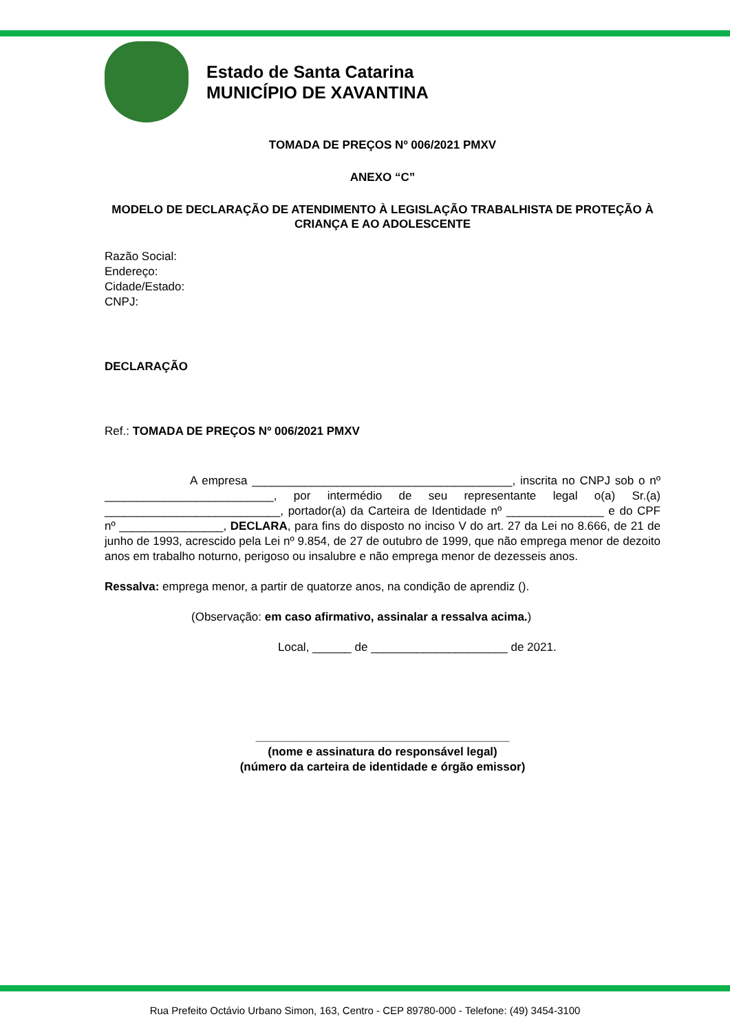Estado de Santa Catarina
MUNICÍPIO DE XAVANTINA
TOMADA DE PREÇOS Nº 006/2021 PMXV
ANEXO “C”
MODELO DE DECLARAÇÃO DE ATENDIMENTO À LEGISLAÇÃO TRABALHISTA DE PROTEÇÃO À CRIANÇA E AO ADOLESCENTE
Razão Social:
Endereço:
Cidade/Estado:
CNPJ:
DECLARAÇÃO
Ref.: TOMADA DE PREÇOS Nº 006/2021 PMXV
A empresa ________________________________________, inscrita no CNPJ sob o nº __________________________, por intermédio de seu representante legal o(a) Sr.(a) ___________________________, portador(a) da Carteira de Identidade nº _______________ e do CPF nº ________________, DECLARA, para fins do disposto no inciso V do art. 27 da Lei no 8.666, de 21 de junho de 1993, acrescido pela Lei nº 9.854, de 27 de outubro de 1999, que não emprega menor de dezoito anos em trabalho noturno, perigoso ou insalubre e não emprega menor de dezesseis anos.
Ressalva: emprega menor, a partir de quatorze anos, na condição de aprendiz ().
(Observação: em caso afirmativo, assinalar a ressalva acima.)
Local, ______ de _____________________ de 2021.
_______________________________________
(nome e assinatura do responsável legal)
(número da carteira de identidade e órgão emissor)
Rua Prefeito Octávio Urbano Simon, 163, Centro - CEP 89780-000 - Telefone: (49) 3454-3100